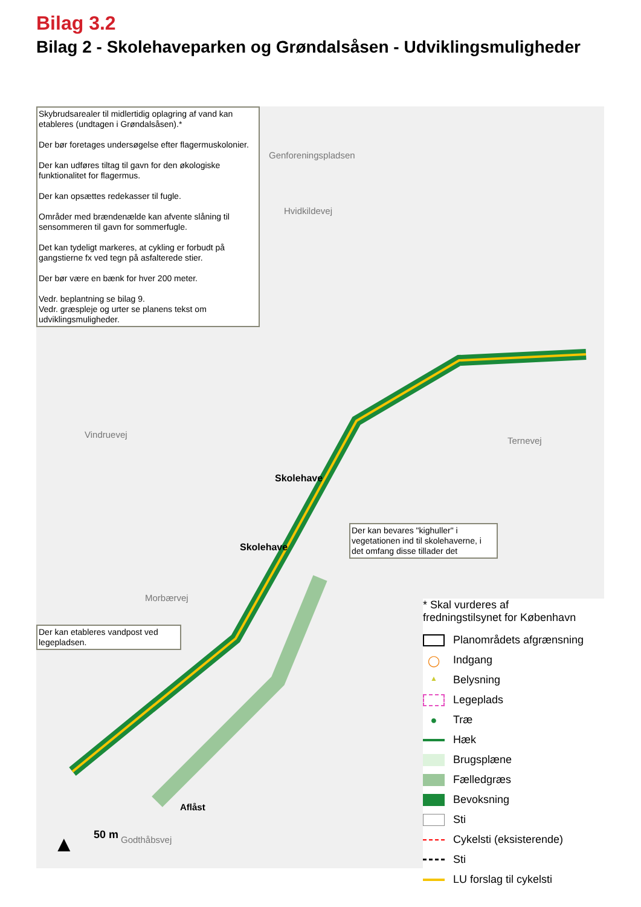Bilag 3.2
Bilag 2 - Skolehaveparken og Grøndalsåsen - Udviklingsmuligheder
Skybrudsarealer til midlertidig oplagring af vand kan etableres (undtagen i Grøndalsåsen).*
Der bør foretages undersøgelse efter flagermuskolonier.
Der kan udføres tiltag til gavn for den økologiske funktionalitet for flagermus.
Der kan opsættes redekasser til fugle.
Områder med brændenælde kan afvente slåning til sensommeren til gavn for sommerfugle.
Det kan tydeligt markeres, at cykling er forbudt på gangstierne fx ved tegn på asfalterede stier.
Der bør være en bænk for hver 200 meter.
Vedr. beplantning se bilag 9.
Vedr. græspleje og urter se planens tekst om udviklingsmuligheder.
Der kan bevares "kighuller" i vegetationen ind til skolehaverne, i det omfang disse tillader det
Der kan etableres vandpost ved legepladsen.
Genforeningspladsen
Hvidkildevej
Vindruevej
Morbærvej
Ternevej
Skolehave
Skolehave
Aflåst
Godthåbsvej 50 m
▲
* Skal vurderes af
fredningstilsynet for København
Planområdets afgrænsning
◯ Indgang
▲ Belysning
Legeplads
● Træ
Hæk
Brugsplæne
Fælledgræs
Bevoksning
Sti
Cykelsti (eksisterende)
Sti
LU forslag til cykelsti